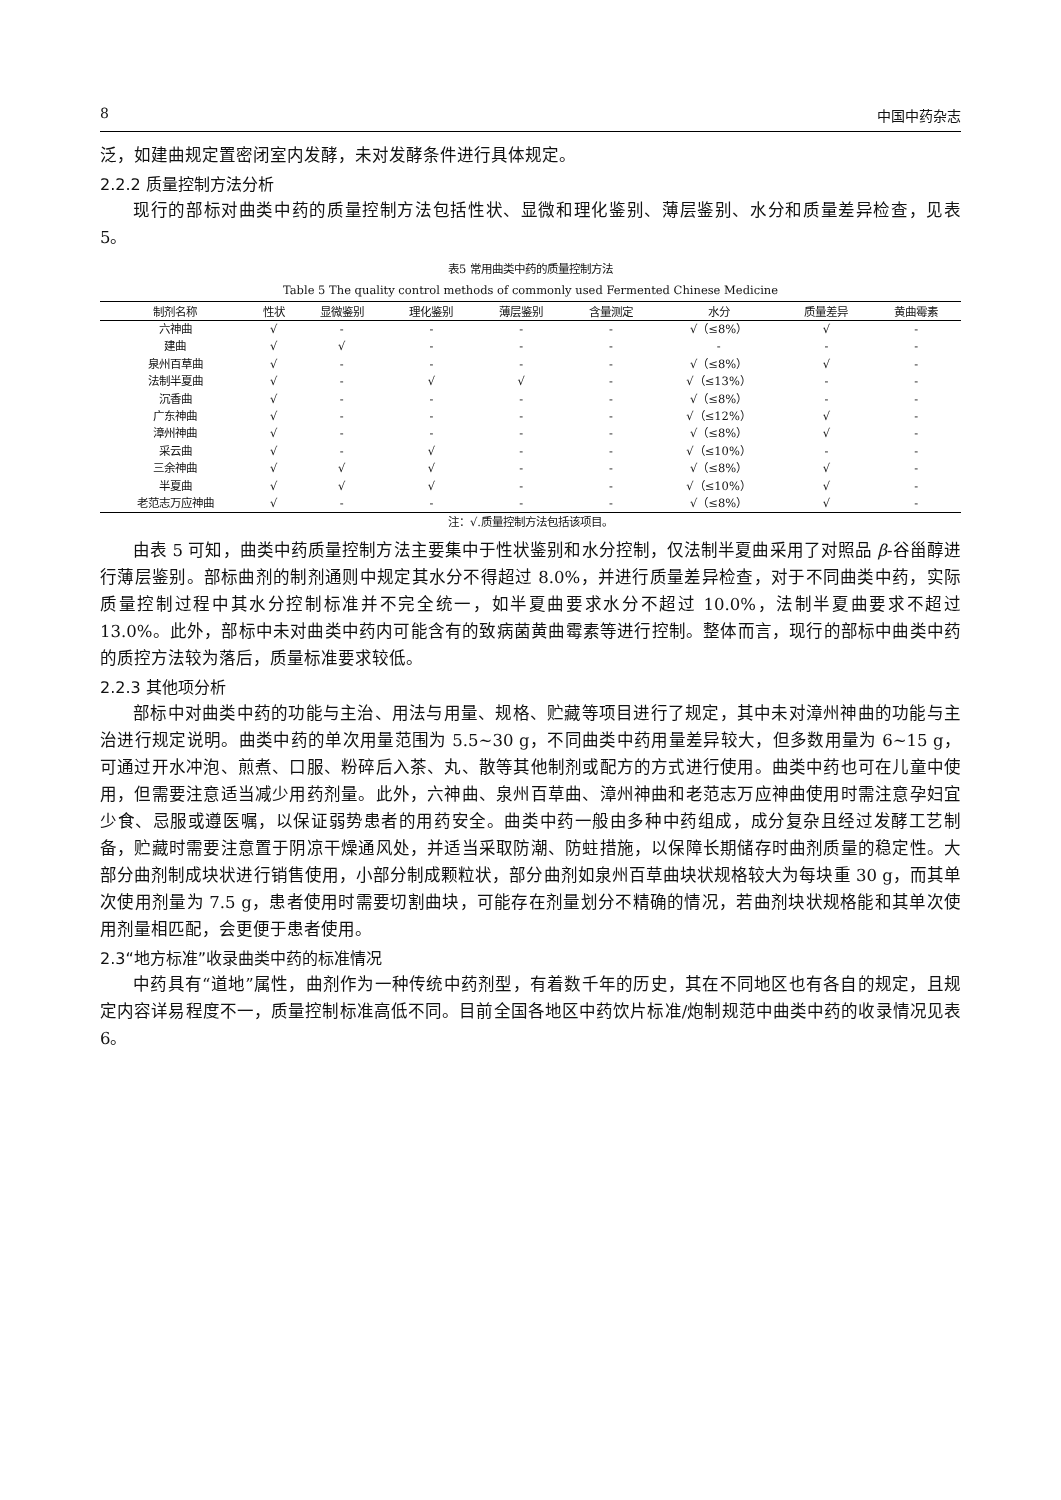8 中国中药杂志
泛，如建曲规定置密闭室内发酵，未对发酵条件进行具体规定。
2.2.2 质量控制方法分析
现行的部标对曲类中药的质量控制方法包括性状、显微和理化鉴别、薄层鉴别、水分和质量差异检查，见表 5。
表5 常用曲类中药的质量控制方法
Table 5 The quality control methods of commonly used Fermented Chinese Medicine
| 制剂名称 | 性状 | 显微鉴别 | 理化鉴别 | 薄层鉴别 | 含量测定 | 水分 | 质量差异 | 黄曲霉素 |
| --- | --- | --- | --- | --- | --- | --- | --- | --- |
| 六神曲 | √ | - | - | - | - | √（≤8%） | √ | - |
| 建曲 | √ | √ | - | - | - | - | - | - |
| 泉州百草曲 | √ | - | - | - | - | √（≤8%） | √ | - |
| 法制半夏曲 | √ | - | √ | √ | - | √（≤13%） | - | - |
| 沉香曲 | √ | - | - | - | - | √（≤8%） | - | - |
| 广东神曲 | √ | - | - | - | - | √（≤12%） | √ | - |
| 漳州神曲 | √ | - | - | - | - | √（≤8%） | √ | - |
| 采云曲 | √ | - | √ | - | - | √（≤10%） | - | - |
| 三余神曲 | √ | √ | √ | - | - | √（≤8%） | √ | - |
| 半夏曲 | √ | √ | √ | - | - | √（≤10%） | √ | - |
| 老范志万应神曲 | √ | - | - | - | - | √（≤8%） | √ | - |
注：√.质量控制方法包括该项目。
由表 5 可知，曲类中药质量控制方法主要集中于性状鉴别和水分控制，仅法制半夏曲采用了对照品 β-谷甾醇进行薄层鉴别。部标曲剂的制剂通则中规定其水分不得超过 8.0%，并进行质量差异检查，对于不同曲类中药，实际质量控制过程中其水分控制标准并不完全统一，如半夏曲要求水分不超过 10.0%，法制半夏曲要求不超过 13.0%。此外，部标中未对曲类中药内可能含有的致病菌黄曲霉素等进行控制。整体而言，现行的部标中曲类中药的质控方法较为落后，质量标准要求较低。
2.2.3 其他项分析
部标中对曲类中药的功能与主治、用法与用量、规格、贮藏等项目进行了规定，其中未对漳州神曲的功能与主治进行规定说明。曲类中药的单次用量范围为 5.5~30 g，不同曲类中药用量差异较大，但多数用量为 6~15 g，可通过开水冲泡、煎煮、口服、粉碎后入茶、丸、散等其他制剂或配方的方式进行使用。曲类中药也可在儿童中使用，但需要注意适当减少用药剂量。此外，六神曲、泉州百草曲、漳州神曲和老范志万应神曲使用时需注意孕妇宜少食、忌服或遵医嘱，以保证弱势患者的用药安全。曲类中药一般由多种中药组成，成分复杂且经过发酵工艺制备，贮藏时需要注意置于阴凉干燥通风处，并适当采取防潮、防蛀措施，以保障长期储存时曲剂质量的稳定性。大部分曲剂制成块状进行销售使用，小部分制成颗粒状，部分曲剂如泉州百草曲块状规格较大为每块重 30 g，而其单次使用剂量为 7.5 g，患者使用时需要切割曲块，可能存在剂量划分不精确的情况，若曲剂块状规格能和其单次使用剂量相匹配，会更便于患者使用。
2.3“地方标准”收录曲类中药的标准情况
中药具有“道地”属性，曲剂作为一种传统中药剂型，有着数千年的历史，其在不同地区也有各自的规定，且规定内容详易程度不一，质量控制标准高低不同。目前全国各地区中药饮片标准/炮制规范中曲类中药的收录情况见表 6。